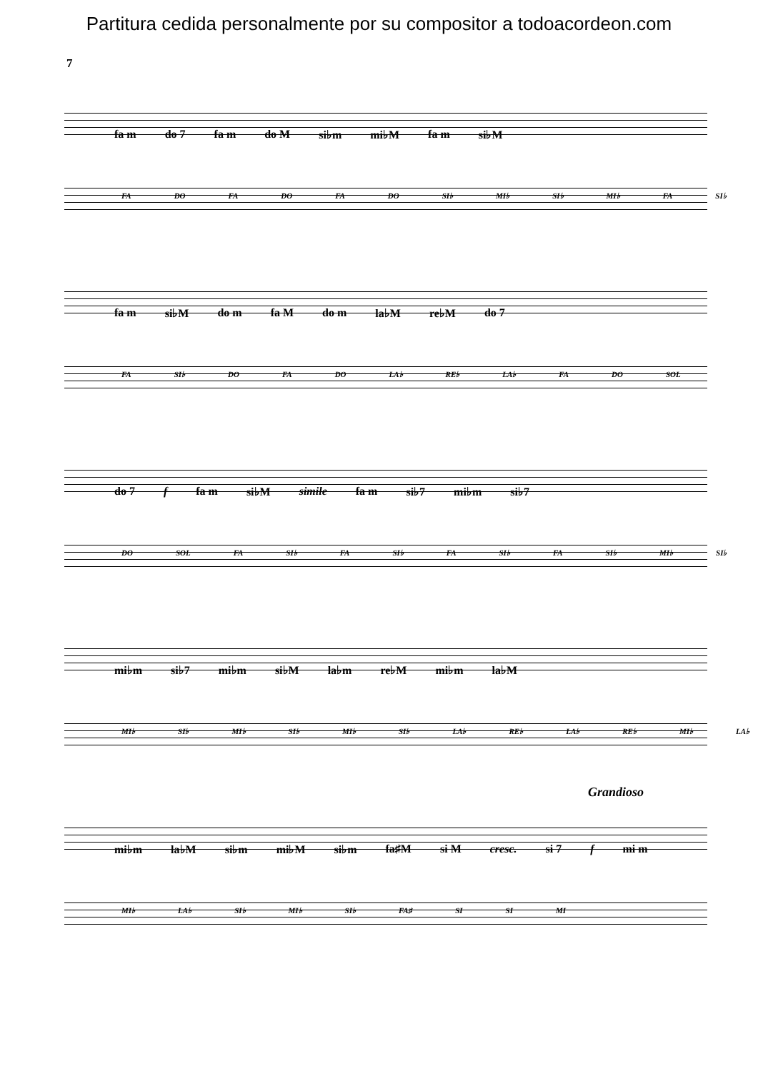Partitura cedida personalmente por su compositor a todoacordeon.com
7
fa m do 7 fa m do M si♭m mi♭M fa m si♭M
FA DO FA DO FA DO SI♭ MI♭ SI♭ MI♭ FA SI♭
fa m si♭M do m fa M do m la♭M re♭M do 7
FA SI♭ DO FA DO LA♭ RE♭ LA♭ FA DO SOL
do 7 f fa m si♭M simile fa m si♭7 mi♭m si♭7
DO SOL FA SI♭ FA SI♭ FA SI♭ FA SI♭ MI♭ SI♭
mi♭m si♭7 mi♭m si♭M la♭m re♭M mi♭m la♭M
MI♭ SI♭ MI♭ SI♭ MI♭ SI♭ LA♭ RE♭ LA♭ RE♭ MI♭ LA♭
Grandioso
mi♭m la♭M si♭m mi♭M si♭m fa♯M si M cresc. si 7 f mi m
MI♭ LA♭ SI♭ MI♭ SI♭ FA♯ SI SI MI